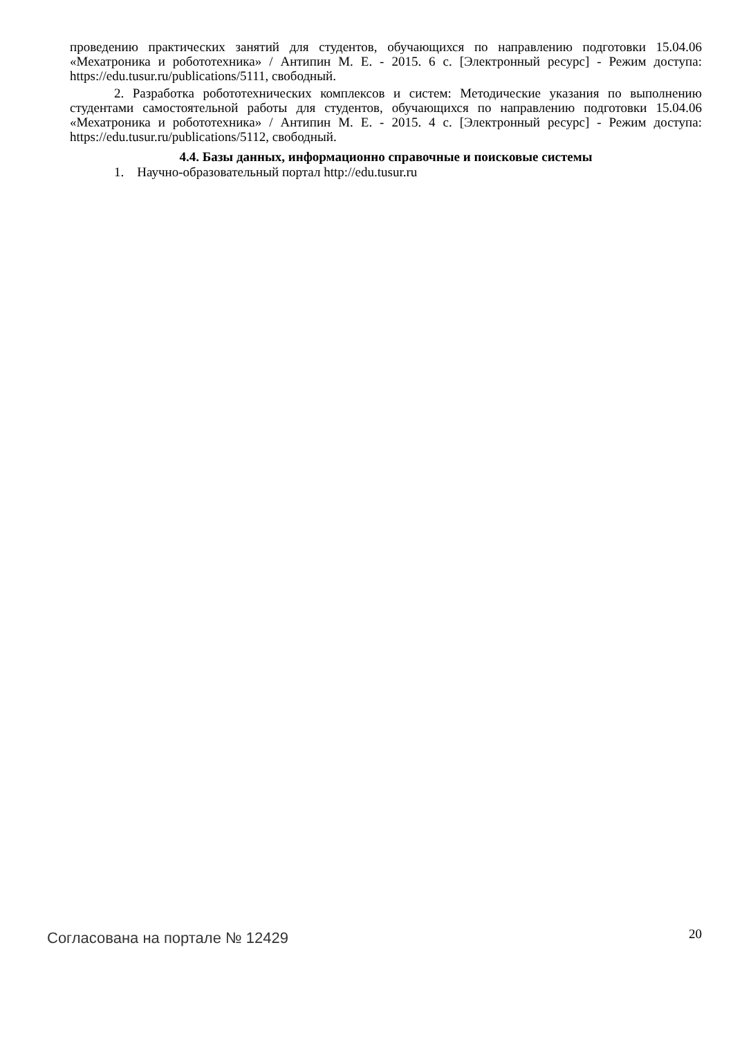проведению практических занятий для студентов, обучающихся по направлению подготовки 15.04.06 «Мехатроника и робототехника» / Антипин М. Е. - 2015. 6 с. [Электронный ресурс] - Режим доступа: https://edu.tusur.ru/publications/5111, свободный.
2. Разработка робототехнических комплексов и систем: Методические указания по выполнению студентами самостоятельной работы для студентов, обучающихся по направлению подготовки 15.04.06 «Мехатроника и робототехника» / Антипин М. Е. - 2015. 4 с. [Электронный ресурс] - Режим доступа: https://edu.tusur.ru/publications/5112, свободный.
4.4. Базы данных, информационно справочные и поисковые системы
1. Научно-образовательный портал http://edu.tusur.ru
Согласована на портале № 12429
20